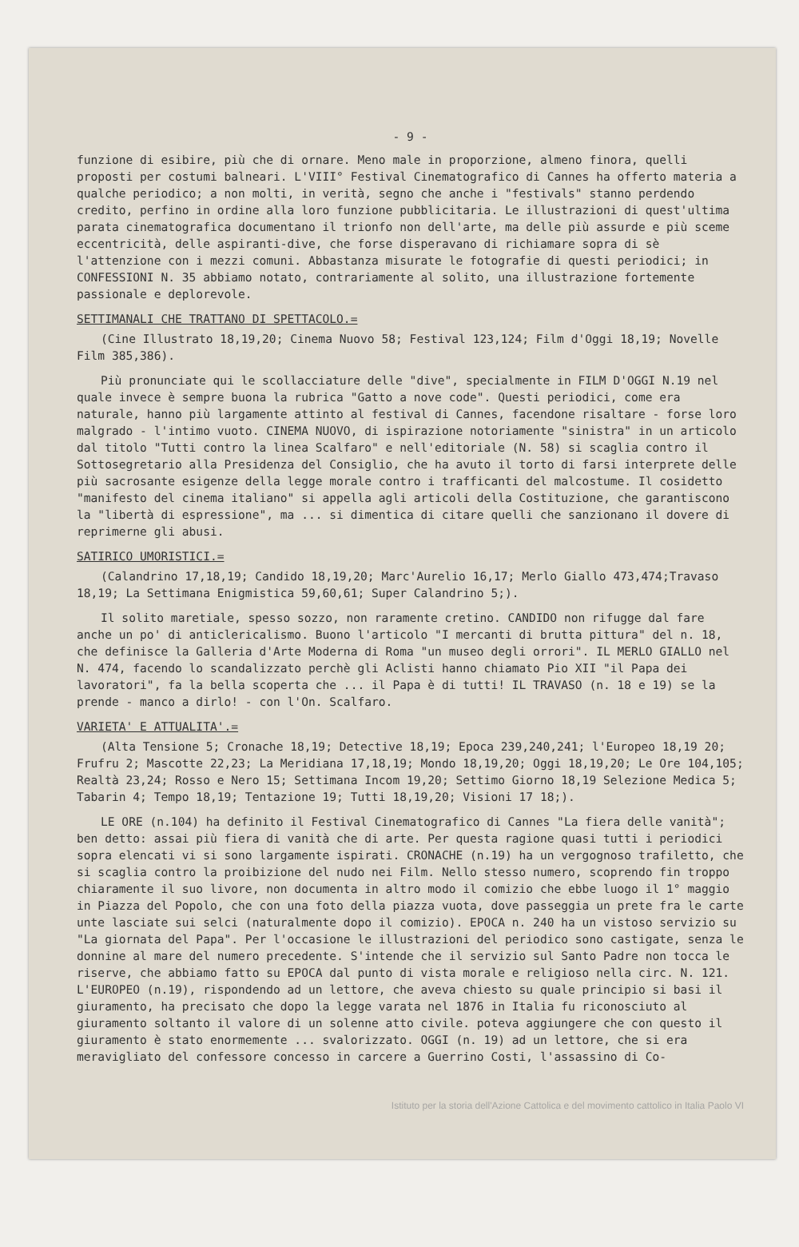- 9 -
funzione di esibire, più che di ornare. Meno male in proporzione, almeno finora, quelli proposti per costumi balneari. L'VIII° Festival Cinematografico di Cannes ha offerto materia a qualche periodico; a non molti, in verità, segno che anche i "festivals" stanno perdendo credito, perfino in ordine alla loro funzione pubblicitaria. Le illustrazioni di quest'ultima parata cinematografica documentano il trionfo non dell'arte, ma delle più assurde e più sceme eccentricità, delle aspiranti-dive, che forse disperavano di richiamare sopra di sè l'attenzione con i mezzi comuni. Abbastanza misurate le fotografie di questi periodici; in CONFESSIONI N. 35 abbiamo notato, contrariamente al solito, una illustrazione fortemente passionale e deplorevole.
SETTIMANALI CHE TRATTANO DI SPETTACOLO.=
(Cine Illustrato 18,19,20; Cinema Nuovo 58; Festival 123,124; Film d'Oggi 18,19; Novelle Film 385,386).
Più pronunciate qui le scollacciature delle "dive", specialmente in FILM D'OGGI N.19 nel quale invece è sempre buona la rubrica "Gatto a nove code". Questi periodici, come era naturale, hanno più largamente attinto al festival di Cannes, facendone risaltare - forse loro malgrado - l'intimo vuoto. CINEMA NUOVO, di ispirazione notoriamente "sinistra" in un articolo dal titolo "Tutti contro la linea Scalfaro" e nell'editoriale (N. 58) si scaglia contro il Sottosegretario alla Presidenza del Consiglio, che ha avuto il torto di farsi interprete delle più sacrosante esigenze della legge morale contro i trafficanti del malcostume. Il cosidetto "manifesto del cinema italiano" si appella agli articoli della Costituzione, che garantiscono la "libertà di espressione", ma ... si dimentica di citare quelli che sanzionano il dovere di reprimerne gli abusi.
SATIRICO UMORISTICI.=
(Calandrino 17,18,19; Candido 18,19,20; Marc'Aurelio 16,17; Merlo Giallo 473,474;Travaso 18,19; La Settimana Enigmistica 59,60,61; Super Calandrino 5;).
Il solito maretiale, spesso sozzo, non raramente cretino. CANDIDO non rifugge dal fare anche un po' di anticlericalismo. Buono l'articolo "I mercanti di brutta pittura" del n. 18, che definisce la Galleria d'Arte Moderna di Roma "un museo degli orrori". IL MERLO GIALLO nel N. 474, facendo lo scandalizzato perchè gli Aclisti hanno chiamato Pio XII "il Papa dei lavoratori", fa la bella scoperta che ... il Papa è di tutti! IL TRAVASO (n. 18 e 19) se la prende - manco a dirlo! - con l'On. Scalfaro.
VARIETA' E ATTUALITA'.=
(Alta Tensione 5; Cronache 18,19; Detective 18,19; Epoca 239,240,241; l'Europeo 18,19 20; Frufru 2; Mascotte 22,23; La Meridiana 17,18,19; Mondo 18,19,20; Oggi 18,19,20; Le Ore 104,105; Realtà 23,24; Rosso e Nero 15; Settimana Incom 19,20; Settimo Giorno 18,19 Selezione Medica 5; Tabarin 4; Tempo 18,19; Tentazione 19; Tutti 18,19,20; Visioni 17 18;).
LE ORE (n.104) ha definito il Festival Cinematografico di Cannes "La fiera delle vanità"; ben detto: assai più fiera di vanità che di arte. Per questa ragione quasi tutti i periodici sopra elencati vi si sono largamente ispirati. CRONACHE (n.19) ha un vergognoso trafiletto, che si scaglia contro la proibizione del nudo nei Film. Nello stesso numero, scoprendo fin troppo chiaramente il suo livore, non documenta in altro modo il comizio che ebbe luogo il 1° maggio in Piazza del Popolo, che con una foto della piazza vuota, dove passeggia un prete fra le carte unte lasciate sui selci (naturalmente dopo il comizio). EPOCA n. 240 ha un vistoso servizio su "La giornata del Papa". Per l'occasione le illustrazioni del periodico sono castigate, senza le donnine al mare del numero precedente. S'intende che il servizio sul Santo Padre non tocca le riserve, che abbiamo fatto su EPOCA dal punto di vista morale e religioso nella circ. N. 121. L'EUROPEO (n.19), rispondendo ad un lettore, che aveva chiesto su quale principio si basi il giuramento, ha precisato che dopo la legge varata nel 1876 in Italia fu riconosciuto al giuramento soltanto il valore di un solenne atto civile. poteva aggiungere che con questo il giuramento è stato enormemente ... svalorizzato. OGGI (n. 19) ad un lettore, che si era meravigliato del confessore concesso in carcere a Guerrino Costi, l'assassino di Co-
Istituto per la storia dell'Azione Cattolica e del movimento cattolico in Italia Paolo VI